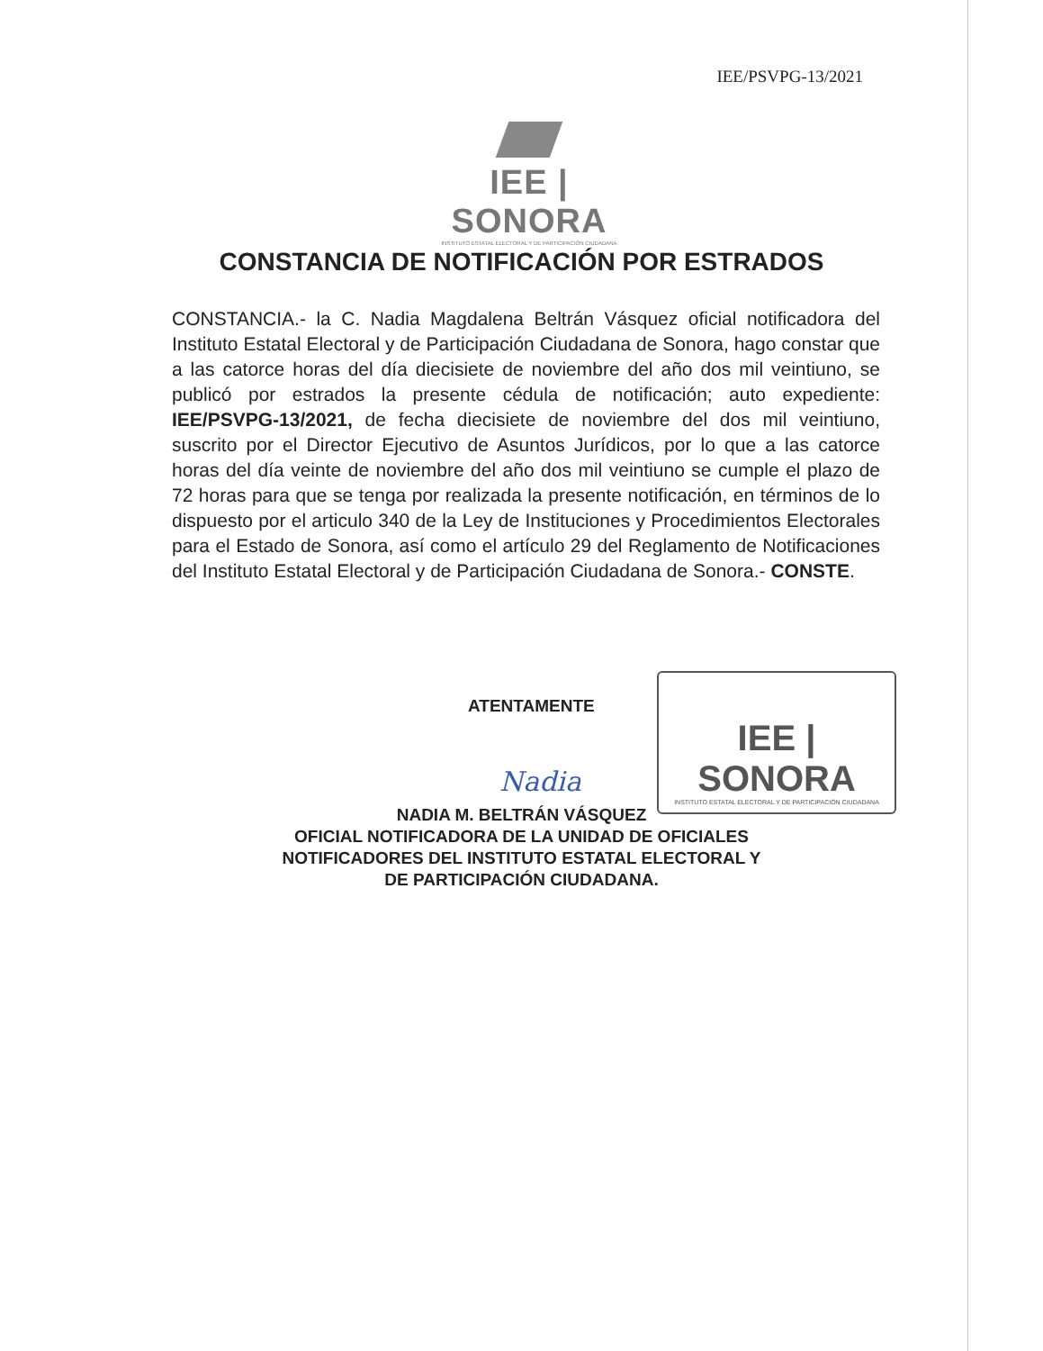IEE/PSVPG-13/2021
IEE | SONORA
INSTITUTO ESTATAL ELECTORAL Y DE PARTICIPACIÓN CIUDADANA
CONSTANCIA DE NOTIFICACIÓN POR ESTRADOS
CONSTANCIA.- la C. Nadia Magdalena Beltrán Vásquez oficial notificadora del Instituto Estatal Electoral y de Participación Ciudadana de Sonora, hago constar que a las catorce horas del día diecisiete de noviembre del año dos mil veintiuno, se publicó por estrados la presente cédula de notificación; auto expediente: IEE/PSVPG-13/2021, de fecha diecisiete de noviembre del dos mil veintiuno, suscrito por el Director Ejecutivo de Asuntos Jurídicos, por lo que a las catorce horas del día veinte de noviembre del año dos mil veintiuno se cumple el plazo de 72 horas para que se tenga por realizada la presente notificación, en términos de lo dispuesto por el articulo 340 de la Ley de Instituciones y Procedimientos Electorales para el Estado de Sonora, así como el artículo 29 del Reglamento de Notificaciones del Instituto Estatal Electoral y de Participación Ciudadana de Sonora.- CONSTE.
ATENTAMENTE
Nadia
IEE | SONORA
INSTITUTO ESTATAL ELECTORAL Y DE PARTICIPACIÓN CIUDADANA
NADIA M. BELTRÁN VÁSQUEZ
OFICIAL NOTIFICADORA DE LA UNIDAD DE OFICIALES
NOTIFICADORES DEL INSTITUTO ESTATAL ELECTORAL Y
DE PARTICIPACIÓN CIUDADANA.